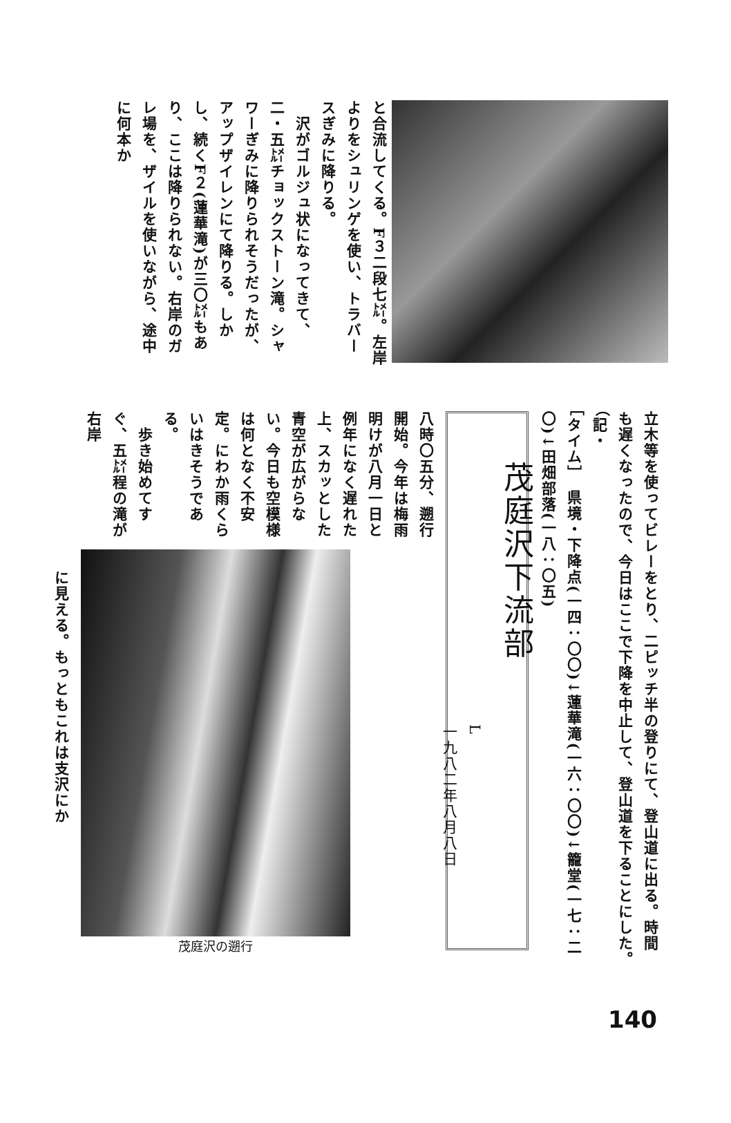と合流してくる。F３二段七㍍。左岸よりをシュリンゲを使い、トラバースぎみに降りる。
　沢がゴルジュ状になってきて、二・五㍍チョックストーン滝。シャワーぎみに降りられそうだったが、アップザイレンにて降りる。しかし、続くF２(蓮華滝)が三〇㍍もあり、ここは降りられない。右岸のガレ場を、ザイルを使いながら、途中に何本か
立木等を使ってビレーをとり、二ピッチ半の登りにて、登山道に出る。時間も遅くなったので、今日はここで下降を中止して、登山道を下ることにした。　　　　（記・
［タイム］　県境・下降点(一四：〇〇)↓蓮華滝(一六：〇〇)↓籠堂(一七：二〇)↓田畑部落(一八：〇五)
茂庭沢下流部
L
一九八二年八月八日
八時〇五分、遡行開始。今年は梅雨明けが八月一日と例年になく遅れた上、スカッとした青空が広がらない。今日も空模様は何となく不安定。にわか雨くらいはきそうである。
　歩き始めてすぐ、五㍍程の滝が右岸
茂庭沢の遡行
に見える。もっともこれは支沢にか
140